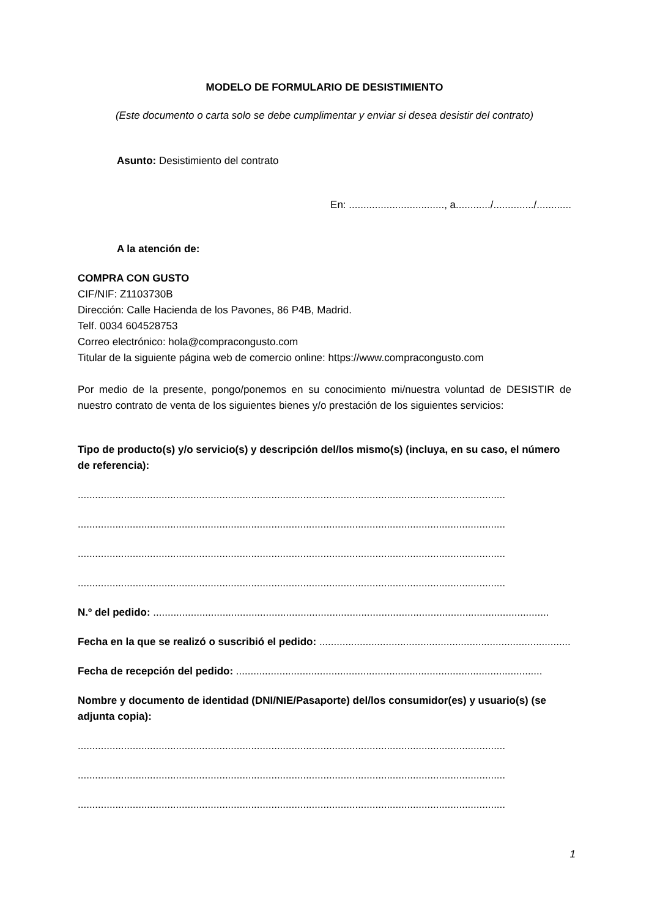MODELO DE FORMULARIO DE DESISTIMIENTO
(Este documento o carta solo se debe cumplimentar y enviar si desea desistir del contrato)
Asunto: Desistimiento del contrato
En: ................................., a............/............../............
A la atención de:
COMPRA CON GUSTO
CIF/NIF: Z1103730B
Dirección: Calle Hacienda de los Pavones, 86 P4B, Madrid.
Telf. 0034 604528753
Correo electrónico: hola@compracongusto.com
Titular de la siguiente página web de comercio online: https://www.compracongusto.com
Por medio de la presente, pongo/ponemos en su conocimiento mi/nuestra voluntad de DESISTIR de nuestro contrato de venta de los siguientes bienes y/o prestación de los siguientes servicios:
Tipo de producto(s) y/o servicio(s) y descripción del/los mismo(s) (incluya, en su caso, el número de referencia):
....................................................................................................................................................
....................................................................................................................................................
....................................................................................................................................................
....................................................................................................................................................
N.º del pedido: .........................................................................................................................................
Fecha en la que se realizó o suscribió el pedido: ...........................................................................................
Fecha de recepción del pedido: ..........................................................................................................
Nombre y documento de identidad (DNI/NIE/Pasaporte) del/los consumidor(es) y usuario(s) (se adjunta copia):
....................................................................................................................................................
....................................................................................................................................................
....................................................................................................................................................
1